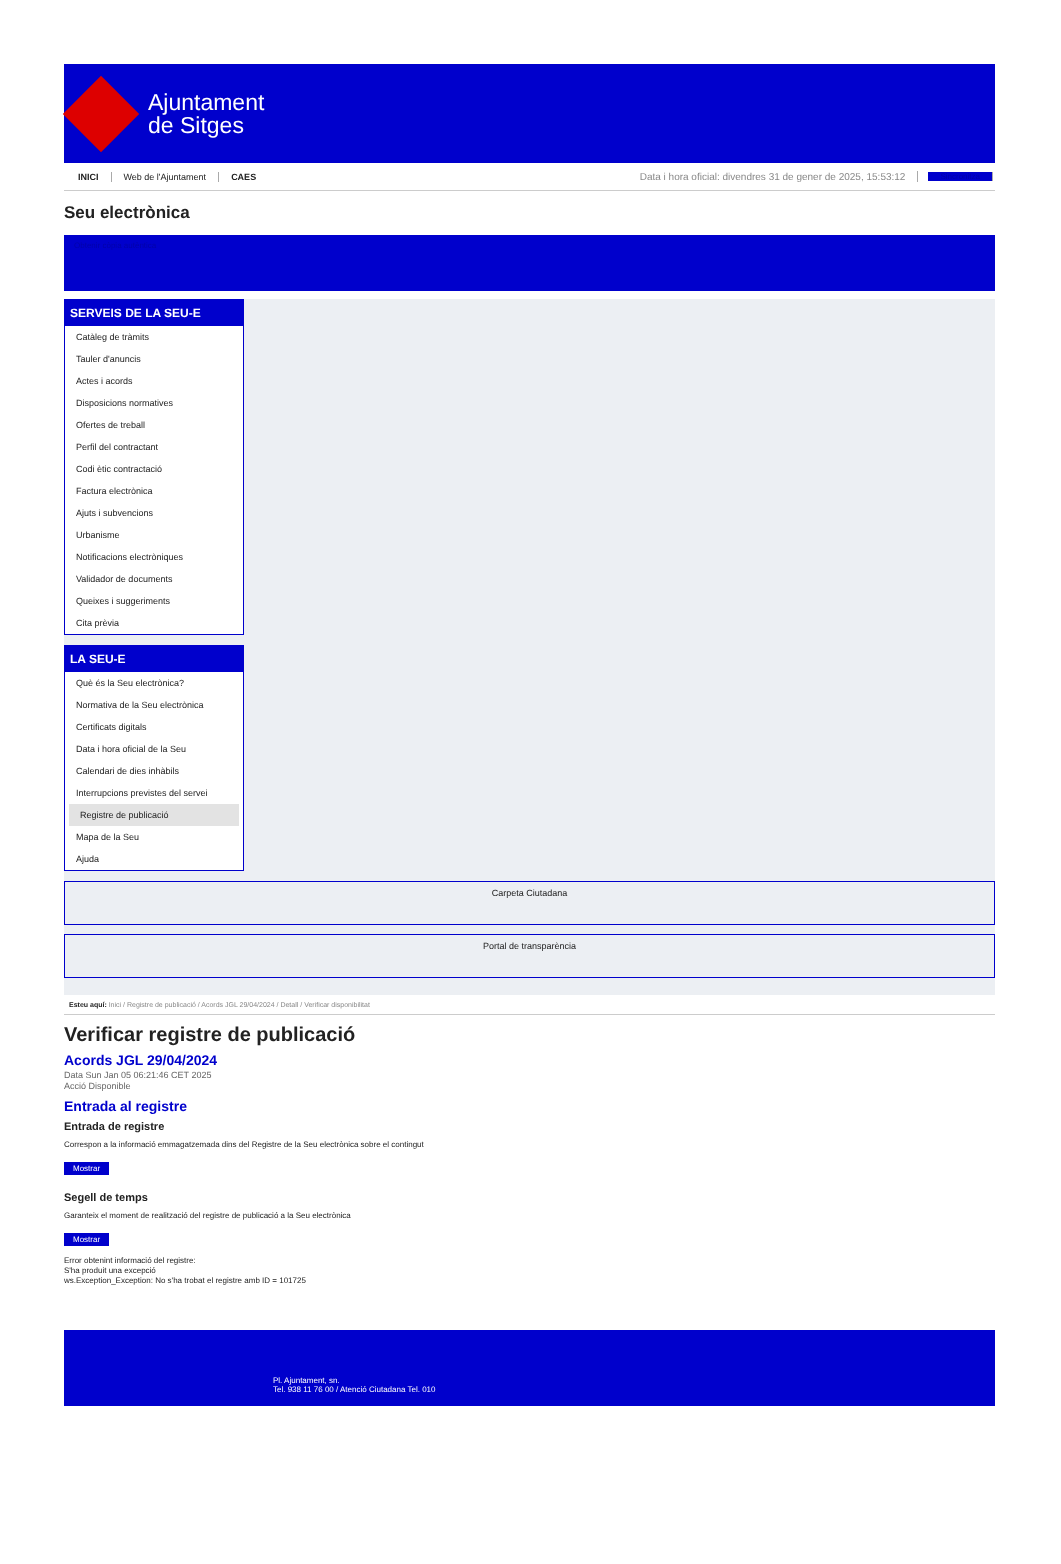Ajuntament
de Sitges
INICI Web de l'Ajuntament CAES Data i hora oficial: divendres 31 de gener de 2025, 15:53:12 Sincronitza
Seu electrònica
Obtenir còpia autèntica
SERVEIS DE LA SEU-E
Catàleg de tràmits
Tauler d'anuncis
Actes i acords
Disposicions normatives
Ofertes de treball
Perfil del contractant
Codi ètic contractació
Factura electrònica
Ajuts i subvencions
Urbanisme
Notificacions electròniques
Validador de documents
Queixes i suggeriments
Cita prèvia
LA SEU-E
Què és la Seu electrònica?
Normativa de la Seu electrònica
Certificats digitals
Data i hora oficial de la Seu
Calendari de dies inhàbils
Interrupcions previstes del servei
Registre de publicació
Mapa de la Seu
Ajuda
Carpeta Ciutadana
Portal de transparència
Esteu aquí: Inici / Registre de publicació / Acords JGL 29/04/2024 / Detall / Verificar disponibilitat
Verificar registre de publicació
Acords JGL 29/04/2024
Data Sun Jan 05 06:21:46 CET 2025
Acció Disponible
Entrada al registre
Entrada de registre
Correspon a la informació emmagatzemada dins del Registre de la Seu electrònica sobre el contingut
Mostrar
Segell de temps
Garanteix el moment de realització del registre de publicació a la Seu electrònica
Mostrar
Error obtenint informació del registre:
S'ha produit una excepció
ws.Exception_Exception: No s'ha trobat el registre amb ID = 101725
Pl. Ajuntament, sn.
Tel. 938 11 76 00 / Atenció Ciutadana Tel. 010